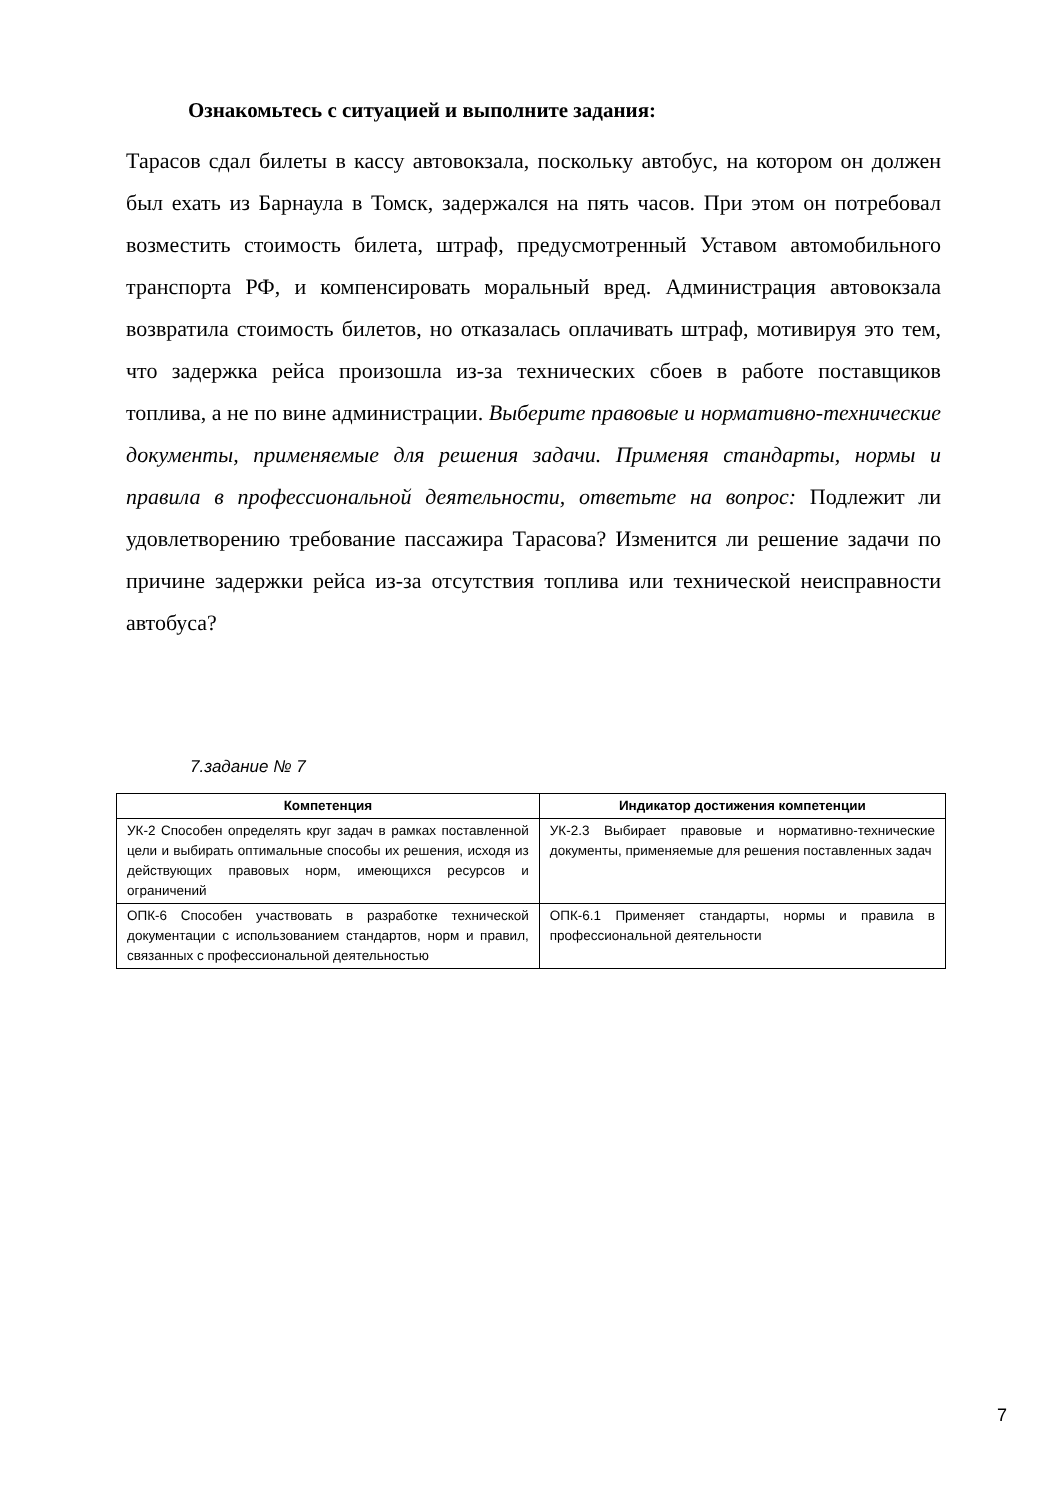Ознакомьтесь с ситуацией и выполните задания:
Тарасов сдал билеты в кассу автовокзала, поскольку автобус, на котором он должен был ехать из Барнаула в Томск, задержался на пять часов. При этом он потребовал возместить стоимость билета, штраф, предусмотренный Уставом автомобильного транспорта РФ, и компенсировать моральный вред. Администрация автовокзала возвратила стоимость билетов, но отказалась оплачивать штраф, мотивируя это тем, что задержка рейса произошла из-за технических сбоев в работе поставщиков топлива, а не по вине администрации. Выберите правовые и нормативно-технические документы, применяемые для решения задачи. Применяя стандарты, нормы и правила в профессиональной деятельности, ответьте на вопрос: Подлежит ли удовлетворению требование пассажира Тарасова? Изменится ли решение задачи по причине задержки рейса из-за отсутствия топлива или технической неисправности автобуса?
7.задание № 7
| Компетенция | Индикатор достижения компетенции |
| --- | --- |
| УК-2 Способен определять круг задач в рамках поставленной цели и выбирать оптимальные способы их решения, исходя из действующих правовых норм, имеющихся ресурсов и ограничений | УК-2.3 Выбирает правовые и нормативно-технические документы, применяемые для решения поставленных задач |
| ОПК-6 Способен участвовать в разработке технической документации с использованием стандартов, норм и правил, связанных с профессиональной деятельностью | ОПК-6.1 Применяет стандарты, нормы и правила в профессиональной деятельности |
7